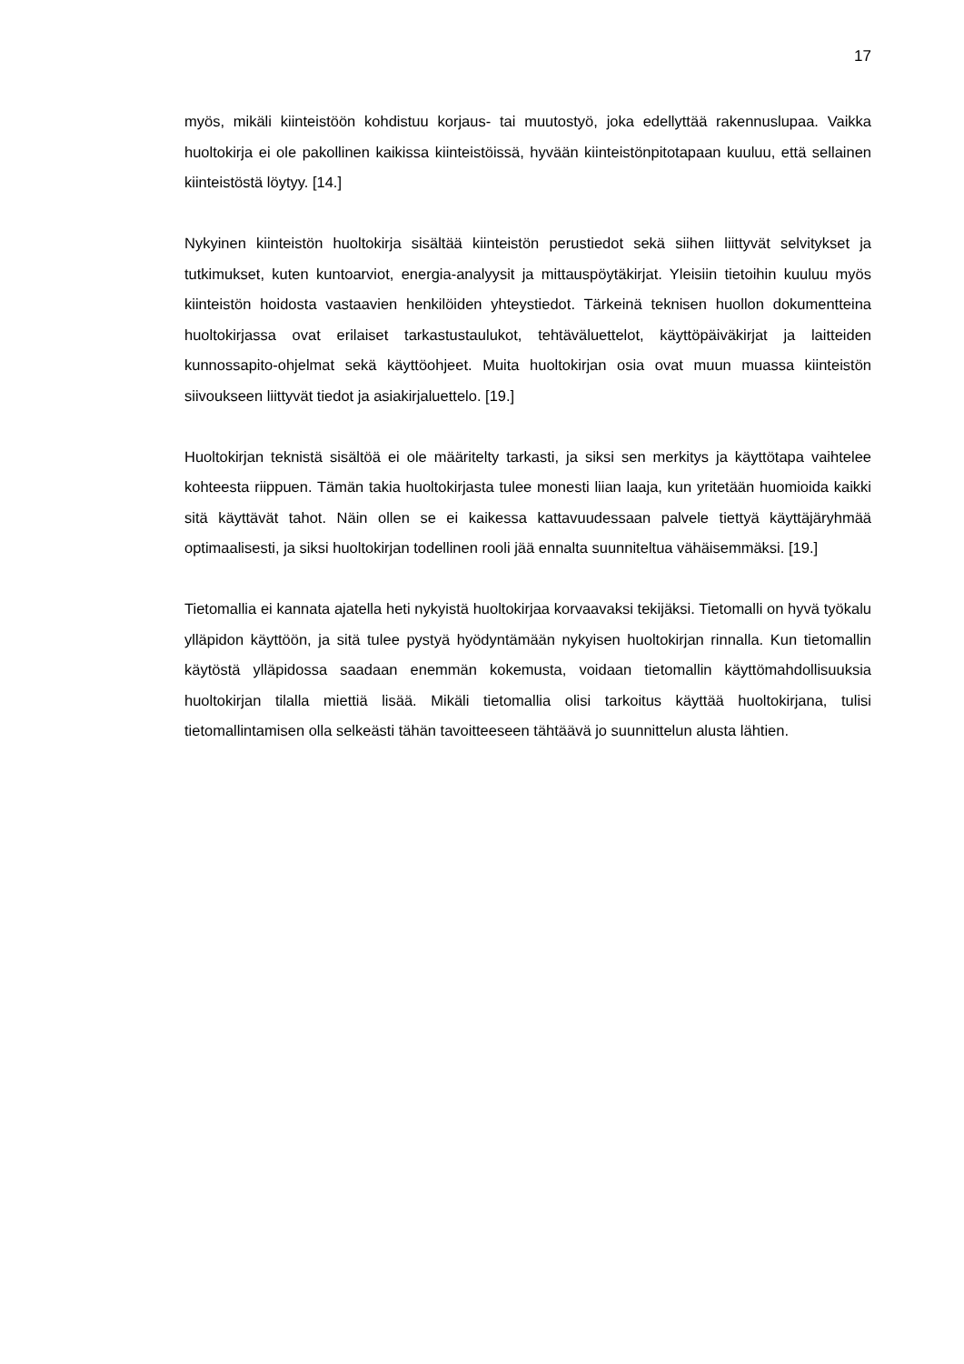17
myös, mikäli kiinteistöön kohdistuu korjaus- tai muutostyö, joka edellyttää rakennuslupaa. Vaikka huoltokirja ei ole pakollinen kaikissa kiinteistöissä, hyvään kiinteistönpitotapaan kuuluu, että sellainen kiinteistöstä löytyy. [14.]
Nykyinen kiinteistön huoltokirja sisältää kiinteistön perustiedot sekä siihen liittyvät selvitykset ja tutkimukset, kuten kuntoarviot, energia-analyysit ja mittauspöytäkirjat. Yleisiin tietoihin kuuluu myös kiinteistön hoidosta vastaavien henkilöiden yhteystiedot. Tärkeinä teknisen huollon dokumentteina huoltokirjassa ovat erilaiset tarkastustaulukot, tehtäväluettelot, käyttöpäiväkirjat ja laitteiden kunnossapito-ohjelmat sekä käyttöohjeet. Muita huoltokirjan osia ovat muun muassa kiinteistön siivoukseen liittyvät tiedot ja asiakirjaluettelo. [19.]
Huoltokirjan teknistä sisältöä ei ole määritelty tarkasti, ja siksi sen merkitys ja käyttötapa vaihtelee kohteesta riippuen. Tämän takia huoltokirjasta tulee monesti liian laaja, kun yritetään huomioida kaikki sitä käyttävät tahot. Näin ollen se ei kaikessa kattavuudessaan palvele tiettyä käyttäjäryhmää optimaalisesti, ja siksi huoltokirjan todellinen rooli jää ennalta suunniteltua vähäisemmäksi. [19.]
Tietomallia ei kannata ajatella heti nykyistä huoltokirjaa korvaavaksi tekijäksi. Tietomalli on hyvä työkalu ylläpidon käyttöön, ja sitä tulee pystyä hyödyntämään nykyisen huoltokirjan rinnalla. Kun tietomallin käytöstä ylläpidossa saadaan enemmän kokemusta, voidaan tietomallin käyttömahdollisuuksia huoltokirjan tilalla miettiä lisää. Mikäli tietomallia olisi tarkoitus käyttää huoltokirjana, tulisi tietomallintamisen olla selkeästi tähän tavoitteeseen tähtäävä jo suunnittelun alusta lähtien.